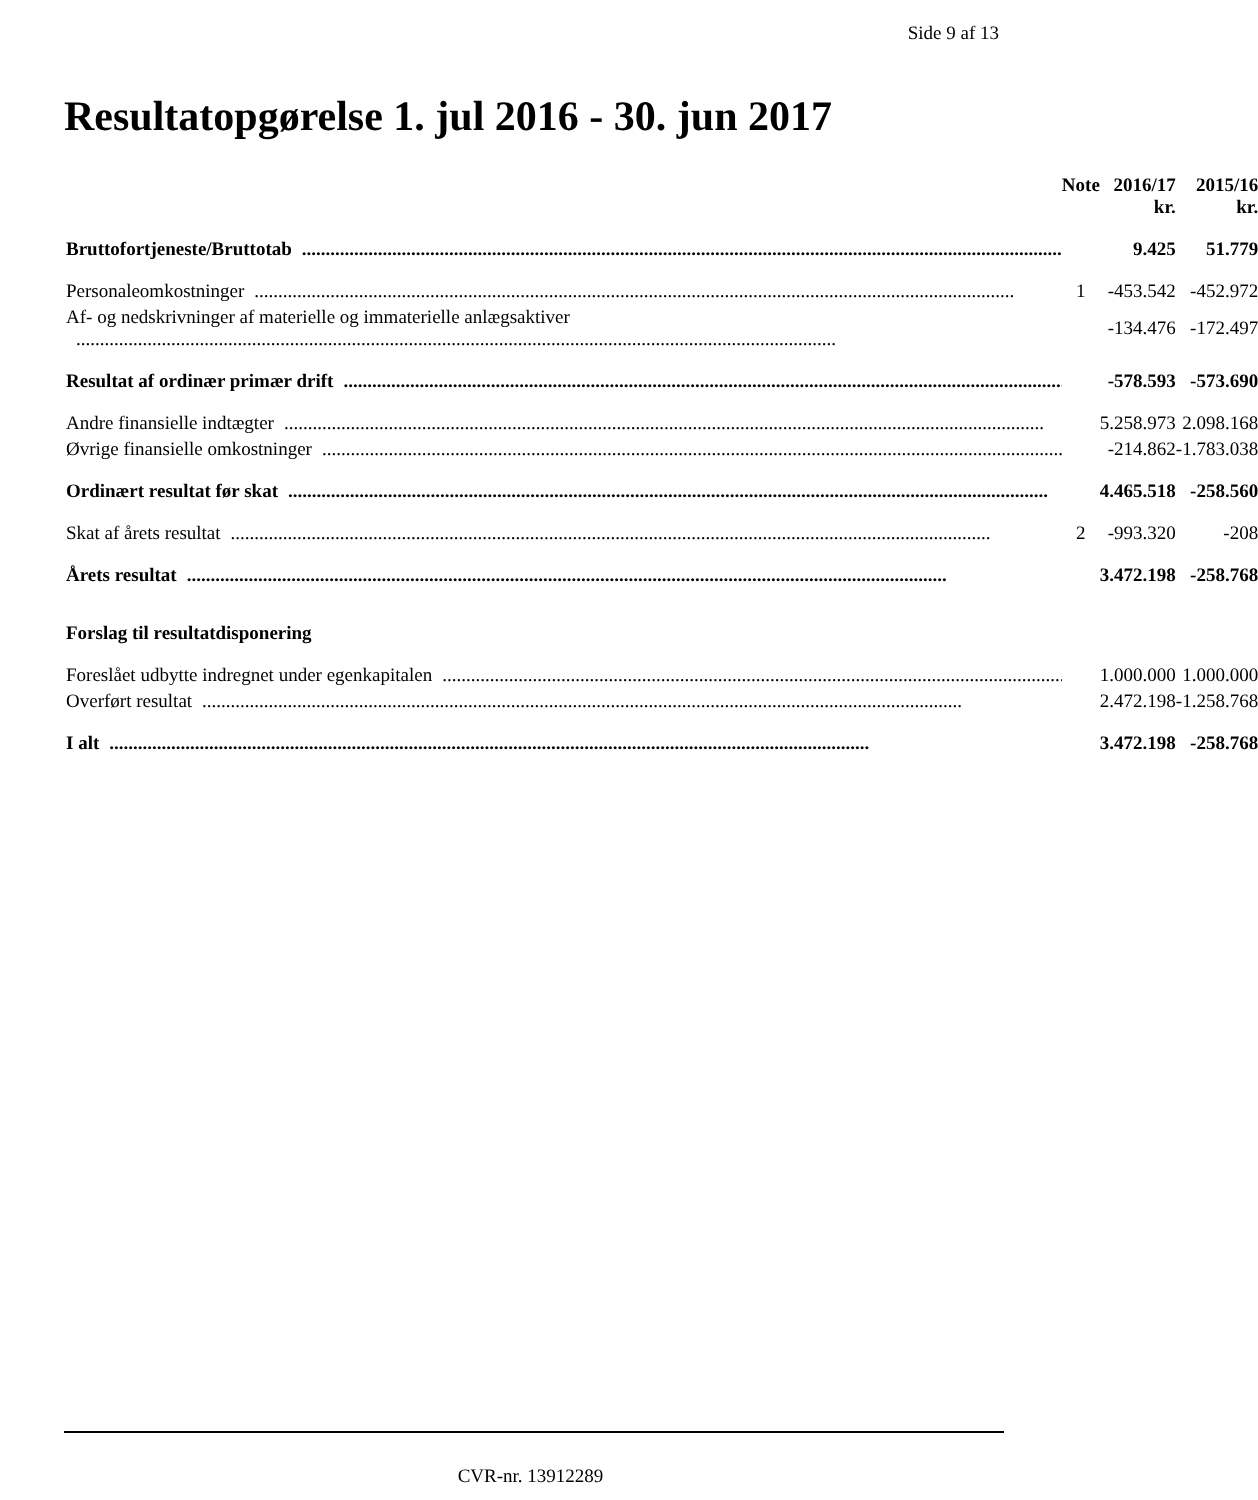Side 9 af 13
Resultatopgørelse 1. jul 2016 - 30. jun 2017
| | Note | 2016/17 kr. | 2015/16 kr. |
| Bruttofortjeneste/Bruttotab | | 9.425 | 51.779 |
| Personaleomkostninger | 1 | -453.542 | -452.972 |
| Af- og nedskrivninger af materielle og immaterielle anlægsaktiver | | -134.476 | -172.497 |
| Resultat af ordinær primær drift | | -578.593 | -573.690 |
| Andre finansielle indtægter | | 5.258.973 | 2.098.168 |
| Øvrige finansielle omkostninger | | -214.862 | -1.783.038 |
| Ordinært resultat før skat | | 4.465.518 | -258.560 |
| Skat af årets resultat | 2 | -993.320 | -208 |
| Årets resultat | | 3.472.198 | -258.768 |
| Forslag til resultatdisponering | | | |
| Foreslået udbytte indregnet under egenkapitalen | | 1.000.000 | 1.000.000 |
| Overført resultat | | 2.472.198 | -1.258.768 |
| I alt | | 3.472.198 | -258.768 |
CVR-nr. 13912289